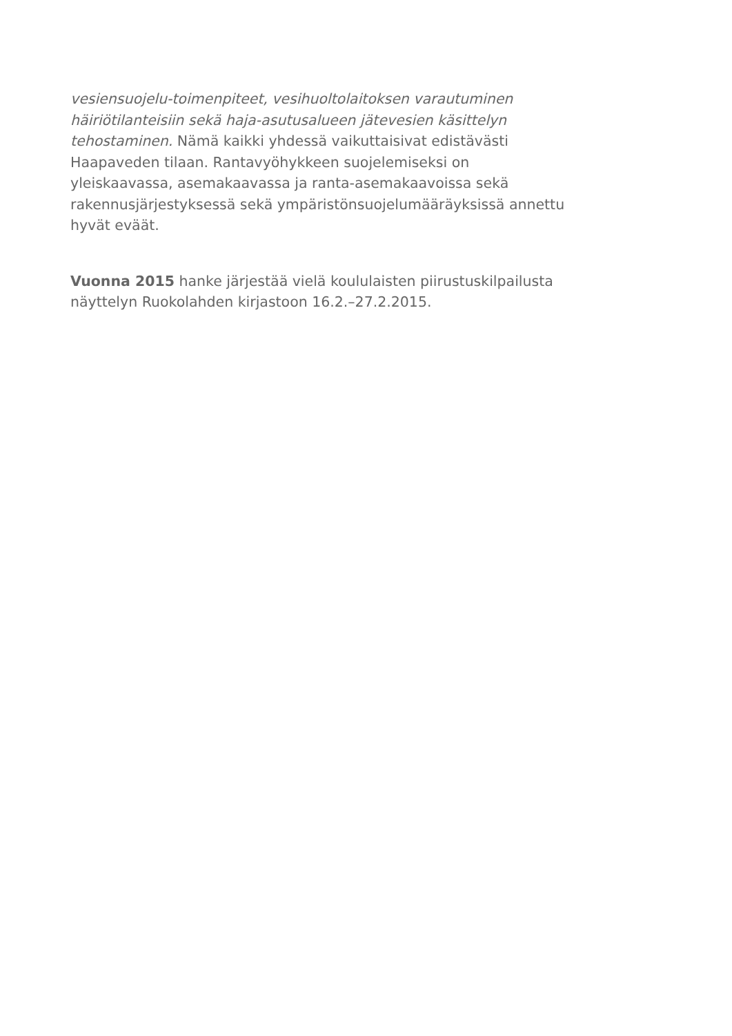vesiensuojelu-toimenpiteet, vesihuoltolaitoksen varautuminen
häiriötilanteisiin sekä haja-asutusalueen jätevesien käsittelyn
tehostaminen. Nämä kaikki yhdessä vaikuttaisivat edistävästi
Haapaveden tilaan. Rantavyöhykkeen suojelemiseksi on
yleiskaavassa, asemakaavassa ja ranta-asemakaavoissa sekä
rakennusjärjestyksessä sekä ympäristönsuojelumääräyksissä annettu
hyvät eväät.
Vuonna 2015 hanke järjestää vielä koululaisten piirustuskilpailusta
näyttelyn Ruokolahden kirjastoon 16.2.–27.2.2015.